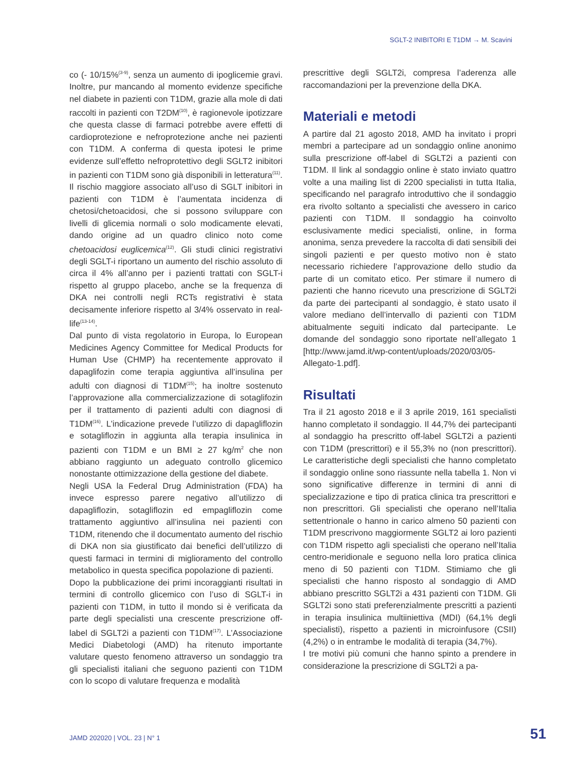SGLT-2 INIBITORI E T1DM → M. Scavini
co (- 10/15%<sup>(3-9)</sup>, senza un aumento di ipoglicemie gravi. Inoltre, pur mancando al momento evidenze specifiche nel diabete in pazienti con T1DM, grazie alla mole di dati raccolti in pazienti con T2DM<sup>(10)</sup>, è ragionevole ipotizzare che questa classe di farmaci potrebbe avere effetti di cardioprotezione e nefroprotezione anche nei pazienti con T1DM. A conferma di questa ipotesi le prime evidenze sull’effetto nefroprotettivo degli SGLT2 inibitori in pazienti con T1DM sono già disponibili in letteratura<sup>(11)</sup>.
Il rischio maggiore associato all’uso di SGLT inibitori in pazienti con T1DM è l’aumentata incidenza di chetosi/chetoacidosi, che si possono sviluppare con livelli di glicemia normali o solo modicamente elevati, dando origine ad un quadro clinico noto come chetoacidosi euglicemica<sup>(12)</sup>. Gli studi clinici registrativi degli SGLT-i riportano un aumento del rischio assoluto di circa il 4% all’anno per i pazienti trattati con SGLT-i rispetto al gruppo placebo, anche se la frequenza di DKA nei controlli negli RCTs registrativi è stata decisamente inferiore rispetto al 3/4% osservato in real-life<sup>(13-14)</sup>.
Dal punto di vista regolatorio in Europa, lo European Medicines Agency Committee for Medical Products for Human Use (CHMP) ha recentemente approvato il dapaglifozin come terapia aggiuntiva all’insulina per adulti con diagnosi di T1DM<sup>(15)</sup>; ha inoltre sostenuto l’approvazione alla commercializzazione di sotaglifozin per il trattamento di pazienti adulti con diagnosi di T1DM<sup>(16)</sup>. L’indicazione prevede l’utilizzo di dapagliflozin e sotagliflozin in aggiunta alla terapia insulinica in pazienti con T1DM e un BMI ≥ 27 kg/m<sup>2</sup> che non abbiano raggiunto un adeguato controllo glicemico nonostante ottimizzazione della gestione del diabete.
Negli USA la Federal Drug Administration (FDA) ha invece espresso parere negativo all’utilizzo di dapagliflozin, sotagliflozin ed empagliflozin come trattamento aggiuntivo all’insulina nei pazienti con T1DM, ritenendo che il documentato aumento del rischio di DKA non sia giustificato dai benefici dell’utilizzo di questi farmaci in termini di miglioramento del controllo metabolico in questa specifica popolazione di pazienti.
Dopo la pubblicazione dei primi incoraggianti risultati in termini di controllo glicemico con l’uso di SGLT-i in pazienti con T1DM, in tutto il mondo si è verificata da parte degli specialisti una crescente prescrizione off-label di SGLT2i a pazienti con T1DM<sup>(17)</sup>. L’Associazione Medici Diabetologi (AMD) ha ritenuto importante valutare questo fenomeno attraverso un sondaggio tra gli specialisti italiani che seguono pazienti con T1DM con lo scopo di valutare frequenza e modalità
prescrittive degli SGLT2i, compresa l’aderenza alle raccomandazioni per la prevenzione della DKA.
Materiali e metodi
A partire dal 21 agosto 2018, AMD ha invitato i propri membri a partecipare ad un sondaggio online anonimo sulla prescrizione off-label di SGLT2i a pazienti con T1DM. Il link al sondaggio online è stato inviato quattro volte a una mailing list di 2200 specialisti in tutta Italia, specificando nel paragrafo introduttivo che il sondaggio era rivolto soltanto a specialisti che avessero in carico pazienti con T1DM. Il sondaggio ha coinvolto esclusivamente medici specialisti, online, in forma anonima, senza prevedere la raccolta di dati sensibili dei singoli pazienti e per questo motivo non è stato necessario richiedere l’approvazione dello studio da parte di un comitato etico. Per stimare il numero di pazienti che hanno ricevuto una prescrizione di SGLT2i da parte dei partecipanti al sondaggio, è stato usato il valore mediano dell’intervallo di pazienti con T1DM abitualmente seguiti indicato dal partecipante. Le domande del sondaggio sono riportate nell’allegato 1 [http://www.jamd.it/wp-content/uploads/2020/03/05-Allegato-1.pdf].
Risultati
Tra il 21 agosto 2018 e il 3 aprile 2019, 161 specialisti hanno completato il sondaggio. Il 44,7% dei partecipanti al sondaggio ha prescritto off-label SGLT2i a pazienti con T1DM (prescrittori) e il 55,3% no (non prescrittori). Le caratteristiche degli specialisti che hanno completato il sondaggio online sono riassunte nella tabella 1. Non vi sono significative differenze in termini di anni di specializzazione e tipo di pratica clinica tra prescrittori e non prescrittori. Gli specialisti che operano nell’Italia settentrionale o hanno in carico almeno 50 pazienti con T1DM prescrivono maggiormente SGLT2 ai loro pazienti con T1DM rispetto agli specialisti che operano nell’Italia centro-meridionale e seguono nella loro pratica clinica meno di 50 pazienti con T1DM. Stimiamo che gli specialisti che hanno risposto al sondaggio di AMD abbiano prescritto SGLT2i a 431 pazienti con T1DM. Gli SGLT2i sono stati preferenzialmente prescritti a pazienti in terapia insulinica multiiniettiva (MDI) (64,1% degli specialisti), rispetto a pazienti in microinfusore (CSII) (4,2%) o in entrambe le modalità di terapia (34,7%).
I tre motivi più comuni che hanno spinto a prendere in considerazione la prescrizione di SGLT2i a pa-
JAMD 202020 | VOL. 23 | N° 1 51